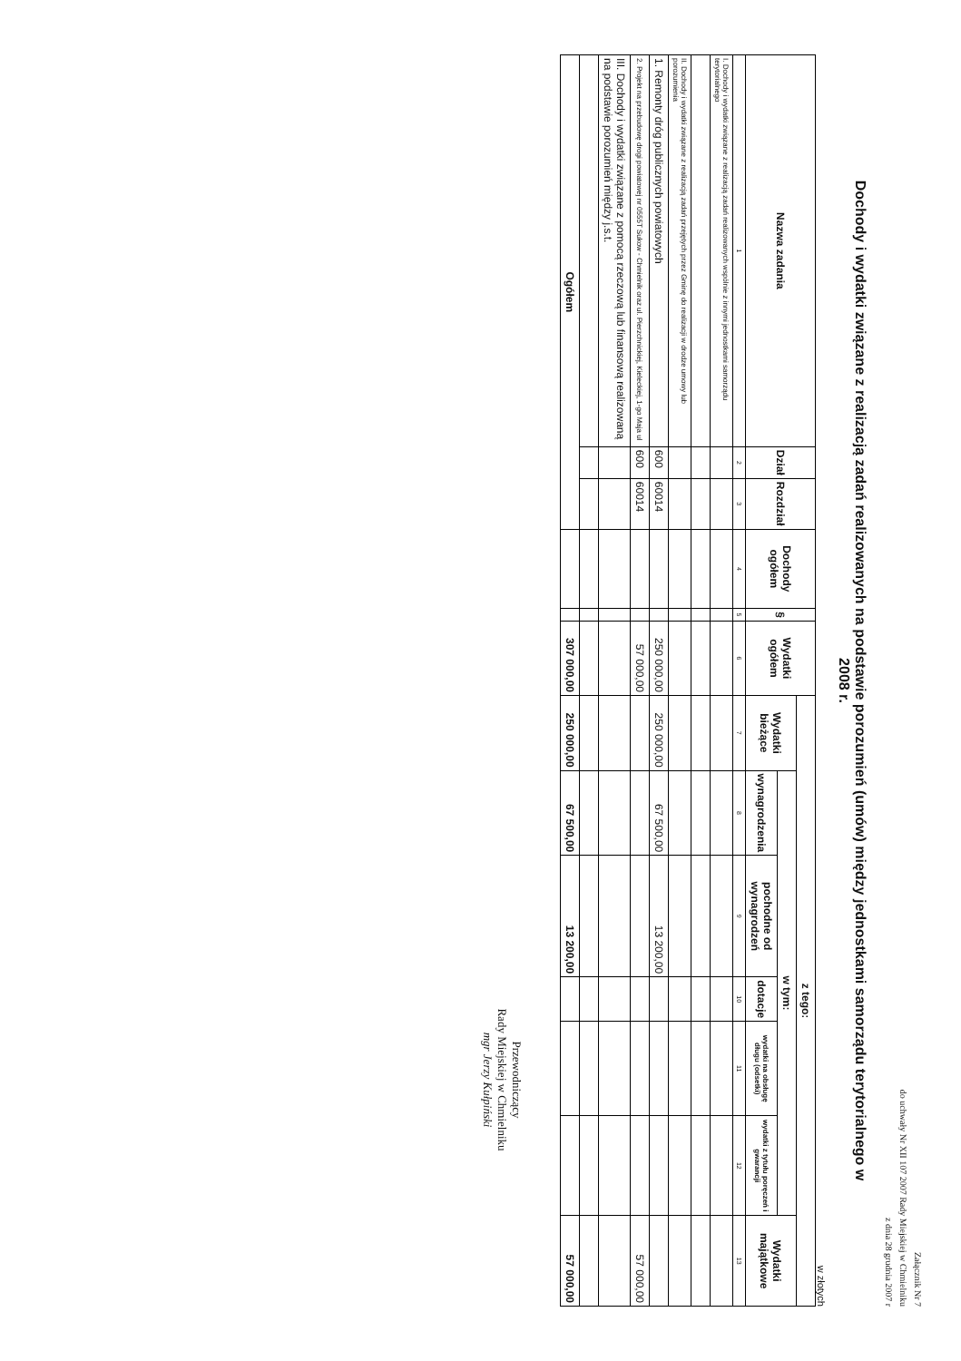Załącznik Nr 7
do uchwały Nr XII 107 2007 Rady Miejskiej w Chmielniku
z dnia 28 grudnia 2007 r
Dochody i wydatki związane z realizacją zadań realizowanych na podstawie porozumień (umów) między jednostkami samorządu terytorialnego w 2008 r.
w złotych
| Nazwa zadania | Dział | Rozdział | Dochody ogółem | § | Wydatki ogółem | z tego: | | | | | | |
| --- | --- | --- | --- | --- | --- | --- | --- | --- | --- | --- | --- | --- |
| | | | | | | Wydatki bieżące | w tym: | | | | | Wydatki majątkowe |
| | | | | | | | wynagrodzenia | pochodne od wynagrodzeń | dotacje | wydatki na obsługę długu (odsetki) | wydatki z tytułu poręczeń i gwarancji | |
| 1 | 2 | 3 | 4 | 5 | 6 | 7 | 8 | 9 | 10 | 11 | 12 | 13 |
| I. Dochody i wydatki związane z realizacją zadań realizowanych wspólnie z innymi jednostkami samorządu terytorialnego | | | | | | | | | | | | |
| II. Dochody i wydatki związane z realizacją zadań przejętych przez Gminę do realizacji w drodze umowy lub porozumienia | | | | | | | | | | | | |
| 1. Remonty dróg publicznych powiatowych | 600 | 60014 | | | 250 000,00 | 250 000,00 | 67 500,00 | 13 200,00 | | | | |
| 2. Projekt na przebudowę drogi powiatowej nr 0555T Sukow - Chmielnik oraz ul. Pierzchnickiej, Kieleckiej, 1-go Maja ul | 600 | 60014 | | | 57 000,00 | | | | | | | 57 000,00 |
| III. Dochody i wydatki związane z pomocą rzeczową lub finansową realizowaną na podstawie porozumień między j.s.t. | | | | | | | | | | | | |
| Ogółem | | | | | 307 000,00 | 250 000,00 | 67 500,00 | 13 200,00 | | | | 57 000,00 |
Przewodniczący
Rady Miejskiej w Chmielniku
mgr Jerzy Kułpiński